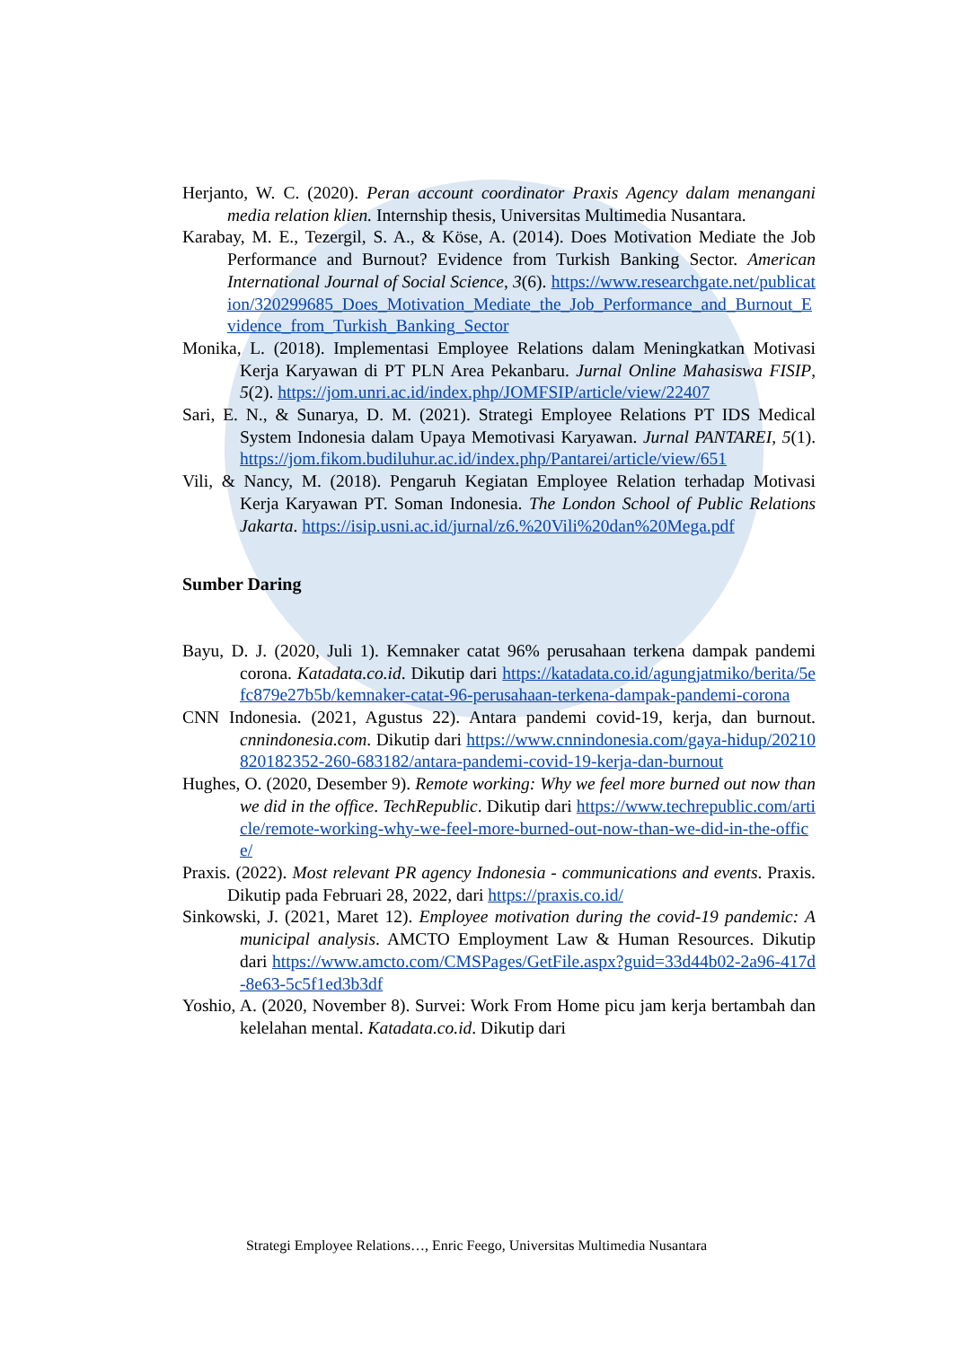Herjanto, W. C. (2020). Peran account coordinator Praxis Agency dalam menangani media relation klien. Internship thesis, Universitas Multimedia Nusantara.
Karabay, M. E., Tezergil, S. A., & Köse, A. (2014). Does Motivation Mediate the Job Performance and Burnout? Evidence from Turkish Banking Sector. American International Journal of Social Science, 3(6). https://www.researchgate.net/publication/320299685_Does_Motivation_Mediate_the_Job_Performance_and_Burnout_Evidence_from_Turkish_Banking_Sector
Monika, L. (2018). Implementasi Employee Relations dalam Meningkatkan Motivasi Kerja Karyawan di PT PLN Area Pekanbaru. Jurnal Online Mahasiswa FISIP, 5(2). https://jom.unri.ac.id/index.php/JOMFSIP/article/view/22407
Sari, E. N., & Sunarya, D. M. (2021). Strategi Employee Relations PT IDS Medical System Indonesia dalam Upaya Memotivasi Karyawan. Jurnal PANTAREI, 5(1). https://jom.fikom.budiluhur.ac.id/index.php/Pantarei/article/view/651
Vili, & Nancy, M. (2018). Pengaruh Kegiatan Employee Relation terhadap Motivasi Kerja Karyawan PT. Soman Indonesia. The London School of Public Relations Jakarta. https://isip.usni.ac.id/jurnal/z6.%20Vili%20dan%20Mega.pdf
Sumber Daring
Bayu, D. J. (2020, Juli 1). Kemnaker catat 96% perusahaan terkena dampak pandemi corona. Katadata.co.id. Dikutip dari https://katadata.co.id/agungjatmiko/berita/5efc879e27b5b/kemnaker-catat-96-perusahaan-terkena-dampak-pandemi-corona
CNN Indonesia. (2021, Agustus 22). Antara pandemi covid-19, kerja, dan burnout. cnnindonesia.com. Dikutip dari https://www.cnnindonesia.com/gaya-hidup/20210820182352-260-683182/antara-pandemi-covid-19-kerja-dan-burnout
Hughes, O. (2020, Desember 9). Remote working: Why we feel more burned out now than we did in the office. TechRepublic. Dikutip dari https://www.techrepublic.com/article/remote-working-why-we-feel-more-burned-out-now-than-we-did-in-the-office/
Praxis. (2022). Most relevant PR agency Indonesia - communications and events. Praxis. Dikutip pada Februari 28, 2022, dari https://praxis.co.id/
Sinkowski, J. (2021, Maret 12). Employee motivation during the covid-19 pandemic: A municipal analysis. AMCTO Employment Law & Human Resources. Dikutip dari https://www.amcto.com/CMSPages/GetFile.aspx?guid=33d44b02-2a96-417d-8e63-5c5f1ed3b3df
Yoshio, A. (2020, November 8). Survei: Work From Home picu jam kerja bertambah dan kelelahan mental. Katadata.co.id. Dikutip dari
Strategi Employee Relations…, Enric Feego, Universitas Multimedia Nusantara